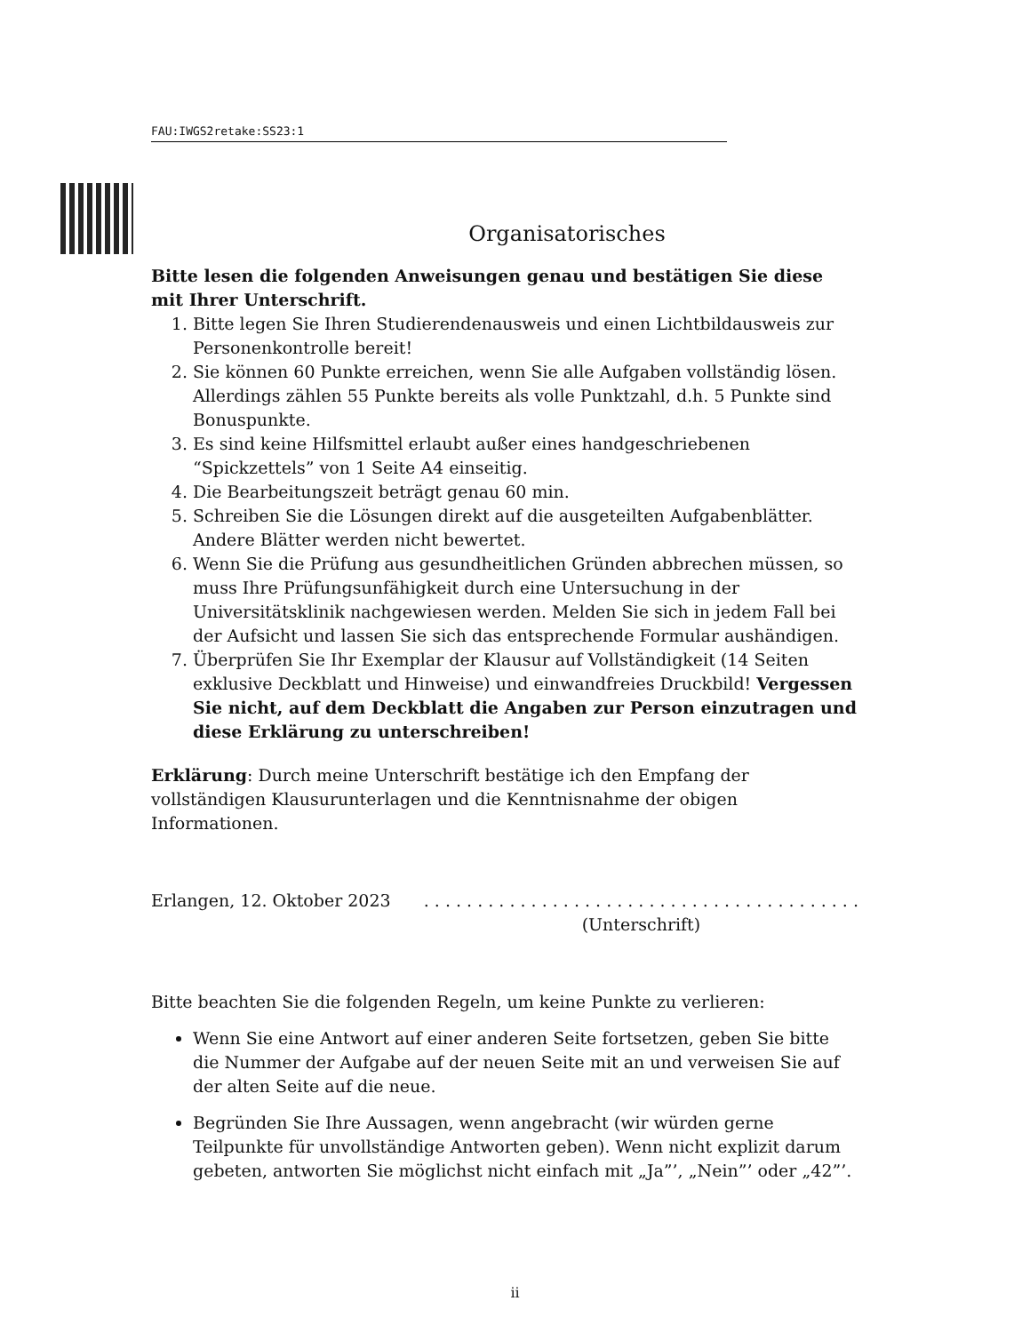FAU:IWGS2retake:SS23:1
Organisatorisches
Bitte lesen die folgenden Anweisungen genau und bestätigen Sie diese mit Ihrer Unterschrift.
1. Bitte legen Sie Ihren Studierendenausweis und einen Lichtbildausweis zur Personenkontrolle bereit!
2. Sie können 60 Punkte erreichen, wenn Sie alle Aufgaben vollständig lösen. Allerdings zählen 55 Punkte bereits als volle Punktzahl, d.h. 5 Punkte sind Bonuspunkte.
3. Es sind keine Hilfsmittel erlaubt außer eines handgeschriebenen “Spickzettels” von 1 Seite A4 einseitig.
4. Die Bearbeitungszeit beträgt genau 60 min.
5. Schreiben Sie die Lösungen direkt auf die ausgeteilten Aufgabenblätter. Andere Blätter werden nicht bewertet.
6. Wenn Sie die Prüfung aus gesundheitlichen Gründen abbrechen müssen, so muss Ihre Prüfungsunfähigkeit durch eine Untersuchung in der Universitätsklinik nachgewiesen werden. Melden Sie sich in jedem Fall bei der Aufsicht und lassen Sie sich das entsprechende Formular aushändigen.
7. Überprüfen Sie Ihr Exemplar der Klausur auf Vollständigkeit (14 Seiten exklusive Deckblatt und Hinweise) und einwandfreies Druckbild! Vergessen Sie nicht, auf dem Deckblatt die Angaben zur Person einzutragen und diese Erklärung zu unterschreiben!
Erklärung: Durch meine Unterschrift bestätige ich den Empfang der vollständigen Klausurunterlagen und die Kenntnisnahme der obigen Informationen.
Erlangen, 12. Oktober 2023. . . . . . . . . . . . . . . . . . . . . . . . . . . . . . . . . . . . . . . . .
(Unterschrift)
Bitte beachten Sie die folgenden Regeln, um keine Punkte zu verlieren:
Wenn Sie eine Antwort auf einer anderen Seite fortsetzen, geben Sie bitte die Nummer der Aufgabe auf der neuen Seite mit an und verweisen Sie auf der alten Seite auf die neue.
Begründen Sie Ihre Aussagen, wenn angebracht (wir würden gerne Teilpunkte für unvollständige Antworten geben). Wenn nicht explizit darum gebeten, antworten Sie möglichst nicht einfach mit „Ja”’, „Nein”’ oder „42”’.
ii